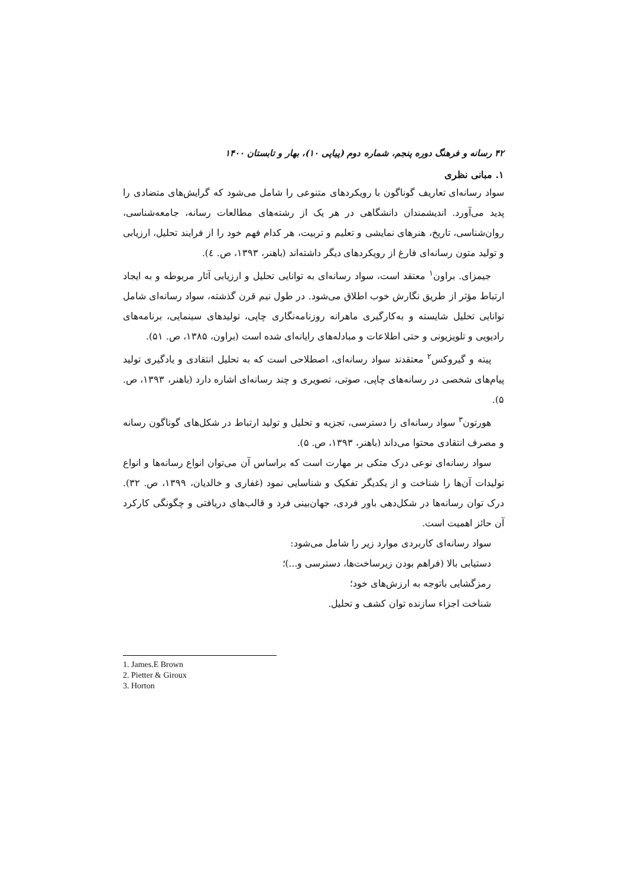۴۲ رسانه و فرهنگ دوره پنجم، شماره دوم (پیاپی ۱۰)، بهار و تابستان ۱۴۰۰
۱. مبانی نظری
سواد رسانه‌ای تعاریف گوناگون با رویکردهای متنوعی را شامل می‌شود که گرایش‌های متضادی را پدید می‌آورد. اندیشمندان دانشگاهی در هر یک از رشته‌های مطالعات رسانه، جامعه‌شناسی، روان‌شناسی، تاریخ، هنرهای نمایشی و تعلیم و تربیت، هر کدام فهم خود را از فرایند تحلیل، ارزیابی و تولید متون رسانه‌ای فارغ از رویکردهای دیگر داشته‌اند (باهنر، ۱۳۹۳، ص. ٤).
جیمزای. براون<sup>۱</sup> معتقد است، سواد رسانه‌ای به توانایی تحلیل و ارزیابی آثار مربوطه و به ایجاد ارتباط مؤثر از طریق نگارش خوب اطلاق می‌شود. در طول نیم قرن گذشته، سواد رسانه‌ای شامل توانایی تحلیل شایسته و به‌کارگیری ماهرانه روزنامه‌نگاری چاپی، تولیدهای سینمایی، برنامه‌های رادیویی و تلویزیونی و حتی اطلاعات و مبادله‌های رایانه‌ای شده است (براون، ۱۳۸۵، ص. ۵۱).
پیته و گیروکس<sup>۲</sup> معتقدند سواد رسانه‌ای، اصطلاحی است که به تحلیل انتقادی و یادگیری تولید پیام‌های شخصی در رسانه‌های چاپی، صوتی، تصویری و چند رسانه‌ای اشاره دارد (باهنر، ۱۳۹۳، ص. ۵).
هورتون<sup>۳</sup> سواد رسانه‌ای را دسترسی، تجزیه و تحلیل و تولید ارتباط در شکل‌های گوناگون رسانه و مصرف انتقادی محتوا می‌داند (باهنر، ۱۳۹۳، ص. ۵).
سواد رسانه‌ای نوعی درک متکی بر مهارت است که براساس آن می‌توان انواع رسانه‌ها و انواع تولیدات آن‌ها را شناخت و از یکدیگر تفکیک و شناسایی نمود (غفاری و خالدیان، ۱۳۹۹، ص. ۳۲). درک توان رسانه‌ها در شکل‌دهی باور فردی، جهان‌بینی فرد و قالب‌های دریافتی و چگونگی کارکرد آن حائز اهمیت است.
سواد رسانه‌ای کاربردی موارد زیر را شامل می‌شود:
دستیابی بالا (فراهم بودن زیرساخت‌ها، دسترسی و...)؛
رمزگشایی باتوجه به ارزش‌های خود؛
شناخت اجزاء سازنده توان کشف و تحلیل.
1. James.E Brown
2. Pietter & Giroux
3. Horton